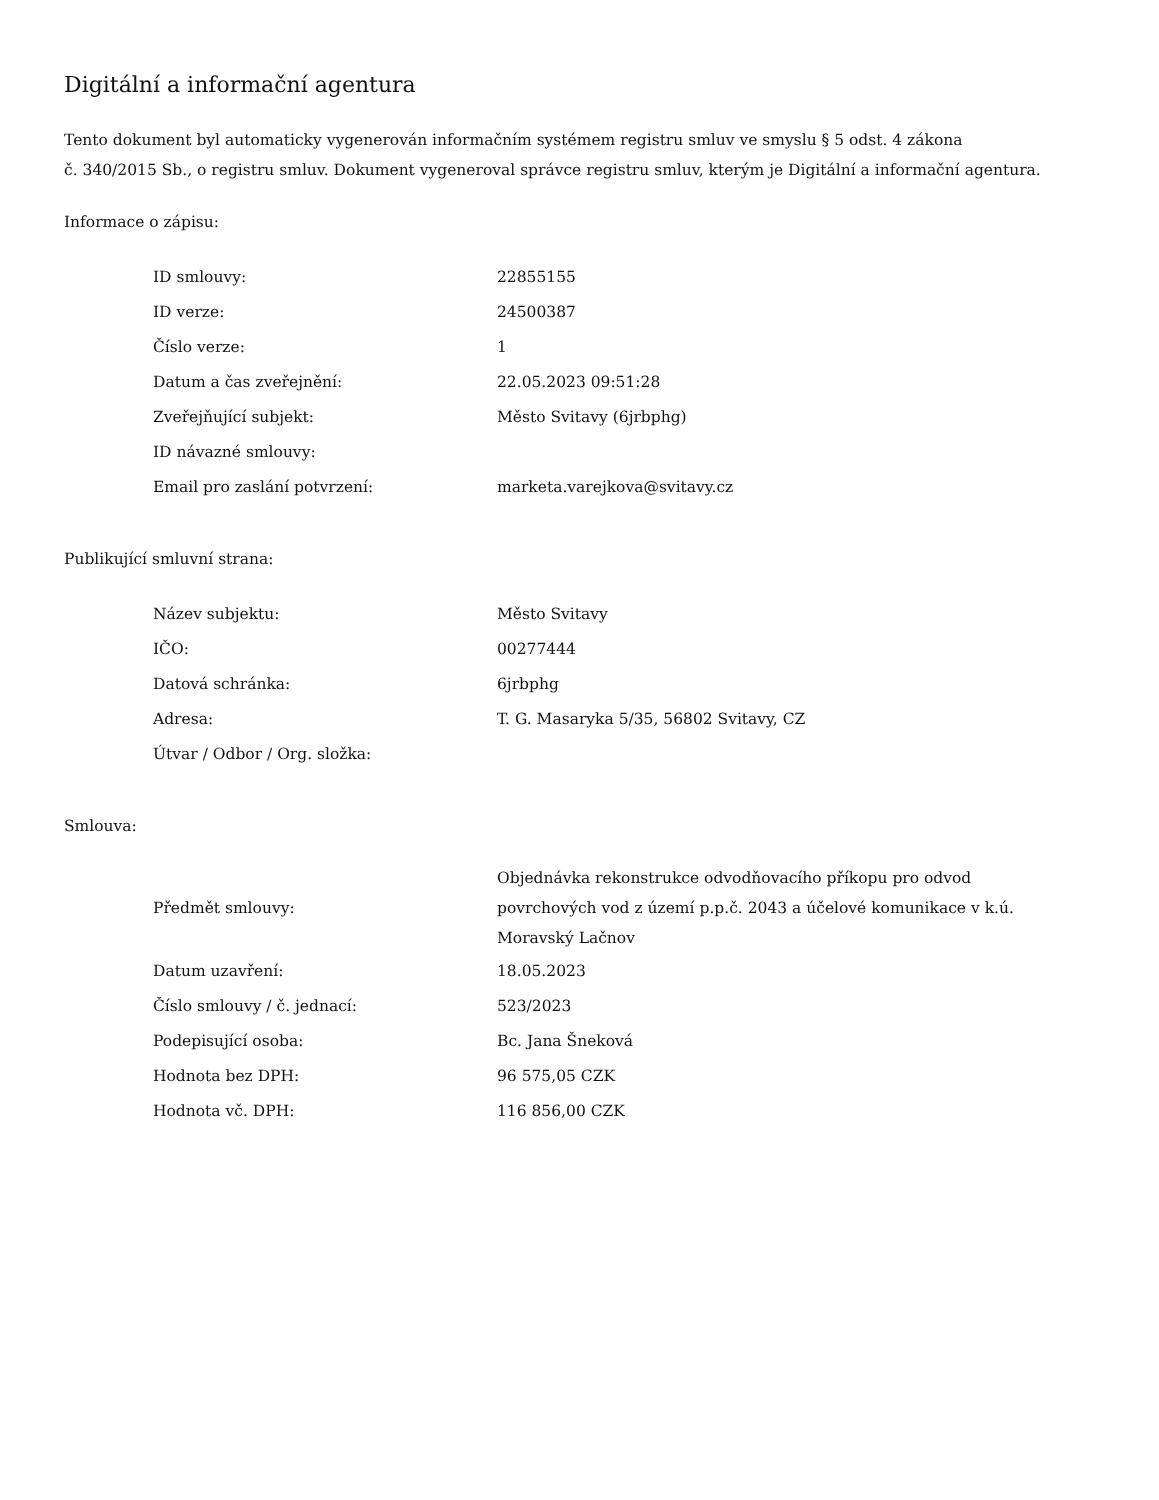Digitální a informační agentura
Tento dokument byl automaticky vygenerován informačním systémem registru smluv ve smyslu § 5 odst. 4 zákona
č. 340/2015 Sb., o registru smluv. Dokument vygeneroval správce registru smluv, kterým je Digitální a informační agentura.
Informace o zápisu:
| ID smlouvy: | 22855155 |
| ID verze: | 24500387 |
| Číslo verze: | 1 |
| Datum a čas zveřejnění: | 22.05.2023 09:51:28 |
| Zveřejňující subjekt: | Město Svitavy (6jrbphg) |
| ID návazné smlouvy: | |
| Email pro zaslání potvrzení: | marketa.varejkova@svitavy.cz |
Publikující smluvní strana:
| Název subjektu: | Město Svitavy |
| IČO: | 00277444 |
| Datová schránka: | 6jrbphg |
| Adresa: | T. G. Masaryka 5/35, 56802 Svitavy, CZ |
| Útvar / Odbor / Org. složka: | |
Smlouva:
| Předmět smlouvy: | Objednávka rekonstrukce odvodňovacího příkopu pro odvod povrchových vod z území p.p.č. 2043 a účelové komunikace v k.ú. Moravský Lačnov |
| Datum uzavření: | 18.05.2023 |
| Číslo smlouvy / č. jednací: | 523/2023 |
| Podepisující osoba: | Bc. Jana Šneková |
| Hodnota bez DPH: | 96 575,05 CZK |
| Hodnota vč. DPH: | 116 856,00 CZK |